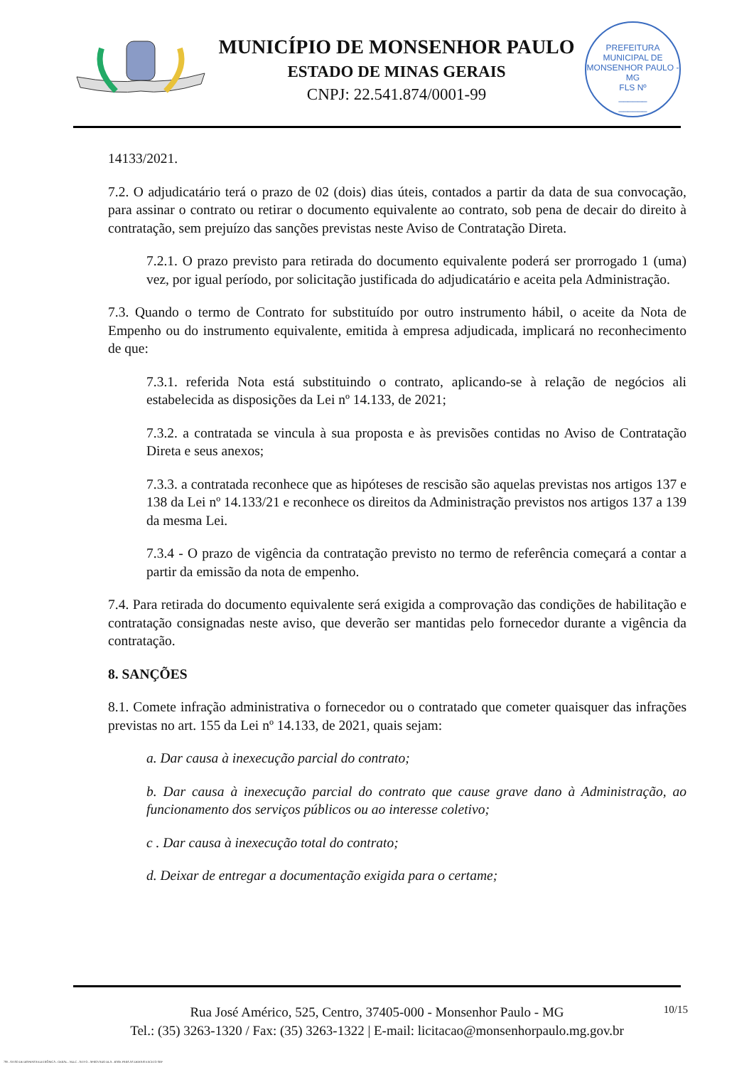MUNICÍPIO DE MONSENHOR PAULO
ESTADO DE MINAS GERAIS
CNPJ: 22.541.874/0001-99
PREFEITURA MUNICIPAL DE MONSENHOR PAULO - MG
FLS Nº
______
______
14133/2021.
7.2. O adjudicatário terá o prazo de 02 (dois) dias úteis, contados a partir da data de sua convocação, para assinar o contrato ou retirar o documento equivalente ao contrato, sob pena de decair do direito à contratação, sem prejuízo das sanções previstas neste Aviso de Contratação Direta.
7.2.1. O prazo previsto para retirada do documento equivalente poderá ser prorrogado 1 (uma) vez, por igual período, por solicitação justificada do adjudicatário e aceita pela Administração.
7.3. Quando o termo de Contrato for substituído por outro instrumento hábil, o aceite da Nota de Empenho ou do instrumento equivalente, emitida à empresa adjudicada, implicará no reconhecimento de que:
7.3.1. referida Nota está substituindo o contrato, aplicando-se à relação de negócios ali estabelecida as disposições da Lei nº 14.133, de 2021;
7.3.2. a contratada se vincula à sua proposta e às previsões contidas no Aviso de Contratação Direta e seus anexos;
7.3.3. a contratada reconhece que as hipóteses de rescisão são aquelas previstas nos artigos 137 e 138 da Lei nº 14.133/21 e reconhece os direitos da Administração previstos nos artigos 137 a 139 da mesma Lei.
7.3.4 - O prazo de vigência da contratação previsto no termo de referência começará a contar a partir da emissão da nota de empenho.
7.4. Para retirada do documento equivalente será exigida a comprovação das condições de habilitação e contratação consignadas neste aviso, que deverão ser mantidas pelo fornecedor durante a vigência da contratação.
8. SANÇÕES
8.1. Comete infração administrativa o fornecedor ou o contratado que cometer quaisquer das infrações previstas no art. 155 da Lei nº 14.133, de 2021, quais sejam:
a. Dar causa à inexecução parcial do contrato;
b. Dar causa à inexecução parcial do contrato que cause grave dano à Administração, ao funcionamento dos serviços públicos ou ao interesse coletivo;
c . Dar causa à inexecução total do contrato;
d. Deixar de entregar a documentação exigida para o certame;
10/15
Rua José Américo, 525, Centro, 37405-000 - Monsenhor Paulo - MG
Tel.: (35) 3263-1320 / Fax: (35) 3263-1322 | E-mail: licitacao@monsenhorpaulo.mg.gov.br
780 - AVISO DE DISPENSA ELETRÔNICA - GERAL - NLLC - ATIVO - APROVADO DLA - BASE PARA AS DEMAIS EXCETO SRP